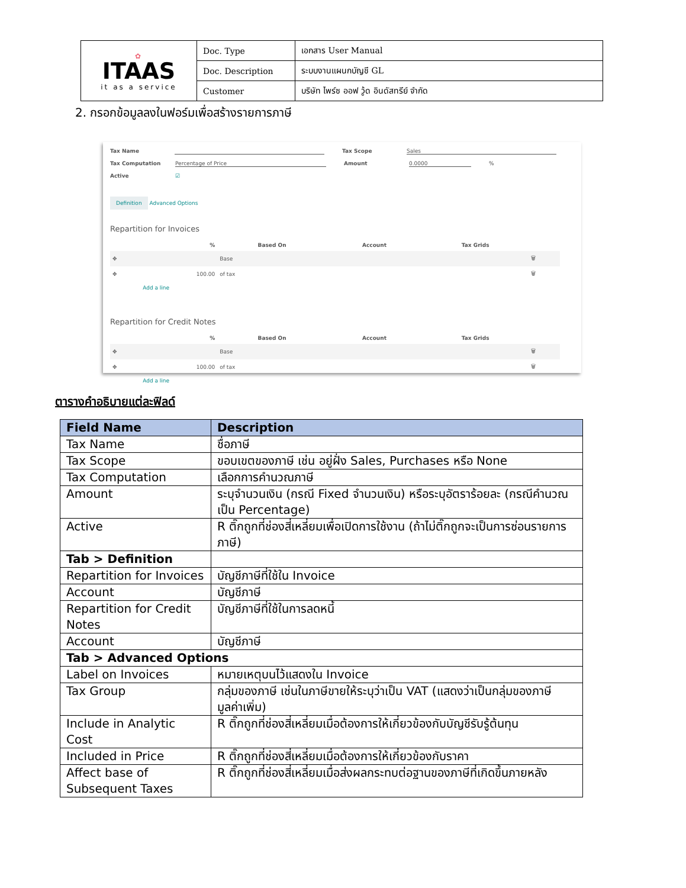| ✿ ITAAS it as a service | Doc. Type | เอกสาร User Manual |
| | Doc. Description | ระบบงานแผนกบัญชี GL |
| | Customer | บริษัท ไพร์ซ ออฟ วู้ด อินดัสทรีย์ จำกัด |
2. กรอกข้อมูลลงในฟอร์มเพื่อสร้างรายการภาษี
Tax Name Tax Scope Sales
Tax Computation Percentage of Price Amount 0.0000
%
Active ☑
Definition Advanced Options
Repartition for Invoices
| | % | Based On | Account | Tax Grids | |
| --- | --- | --- | --- | --- | --- |
| ✥ | | Base | | | 🗑 |
| ✥ | 100.00 | of tax | | | 🗑 |
| | Add a line | | | | |
Repartition for Credit Notes
| | % | Based On | Account | Tax Grids | |
| --- | --- | --- | --- | --- | --- |
| ✥ | | Base | | | 🗑 |
| ✥ | 100.00 | of tax | | | 🗑 |
| | Add a line | | | | |
ตารางคำอธิบายแต่ละฟิลด์
| Field Name | Description |
| --- | --- |
| Tax Name | ชื่อภาษี |
| Tax Scope | ขอบเขตของภาษี เช่น อยู่ฝั่ง Sales, Purchases หรือ None |
| Tax Computation | เลือกการคำนวณภาษี |
| Amount | ระบุจำนวนเงิน (กรณี Fixed จำนวนเงิน) หรือระบุอัตราร้อยละ (กรณีคำนวณเป็น Percentage) |
| Active | R ติ๊กถูกที่ช่องสี่เหลี่ยมเพื่อเปิดการใช้งาน (ถ้าไม่ติ๊กถูกจะเป็นการซ่อนรายการภาษี) |
| Tab > Definition | |
| Repartition for Invoices | บัญชีภาษีที่ใช้ใน Invoice |
| Account | บัญชีภาษี |
| Repartition for Credit Notes | บัญชีภาษีที่ใช้ในการลดหนี้ |
| Account | บัญชีภาษี |
| Tab > Advanced Options | |
| Label on Invoices | หมายเหตุบนไว้แสดงใน Invoice |
| Tax Group | กลุ่มของภาษี เช่นในภาษีขายให้ระบุว่าเป็น VAT (แสดงว่าเป็นกลุ่มของภาษีมูลค่าเพิ่ม) |
| Include in Analytic Cost | R ติ๊กถูกที่ช่องสี่เหลี่ยมเมื่อต้องการให้เกี่ยวข้องกับบัญชีรับรู้ต้นทุน |
| Included in Price | R ติ๊กถูกที่ช่องสี่เหลี่ยมเมื่อต้องการให้เกี่ยวข้องกับราคา |
| Affect base of Subsequent Taxes | R ติ๊กถูกที่ช่องสี่เหลี่ยมเมื่อส่งผลกระทบต่อฐานของภาษีที่เกิดขึ้นภายหลัง |